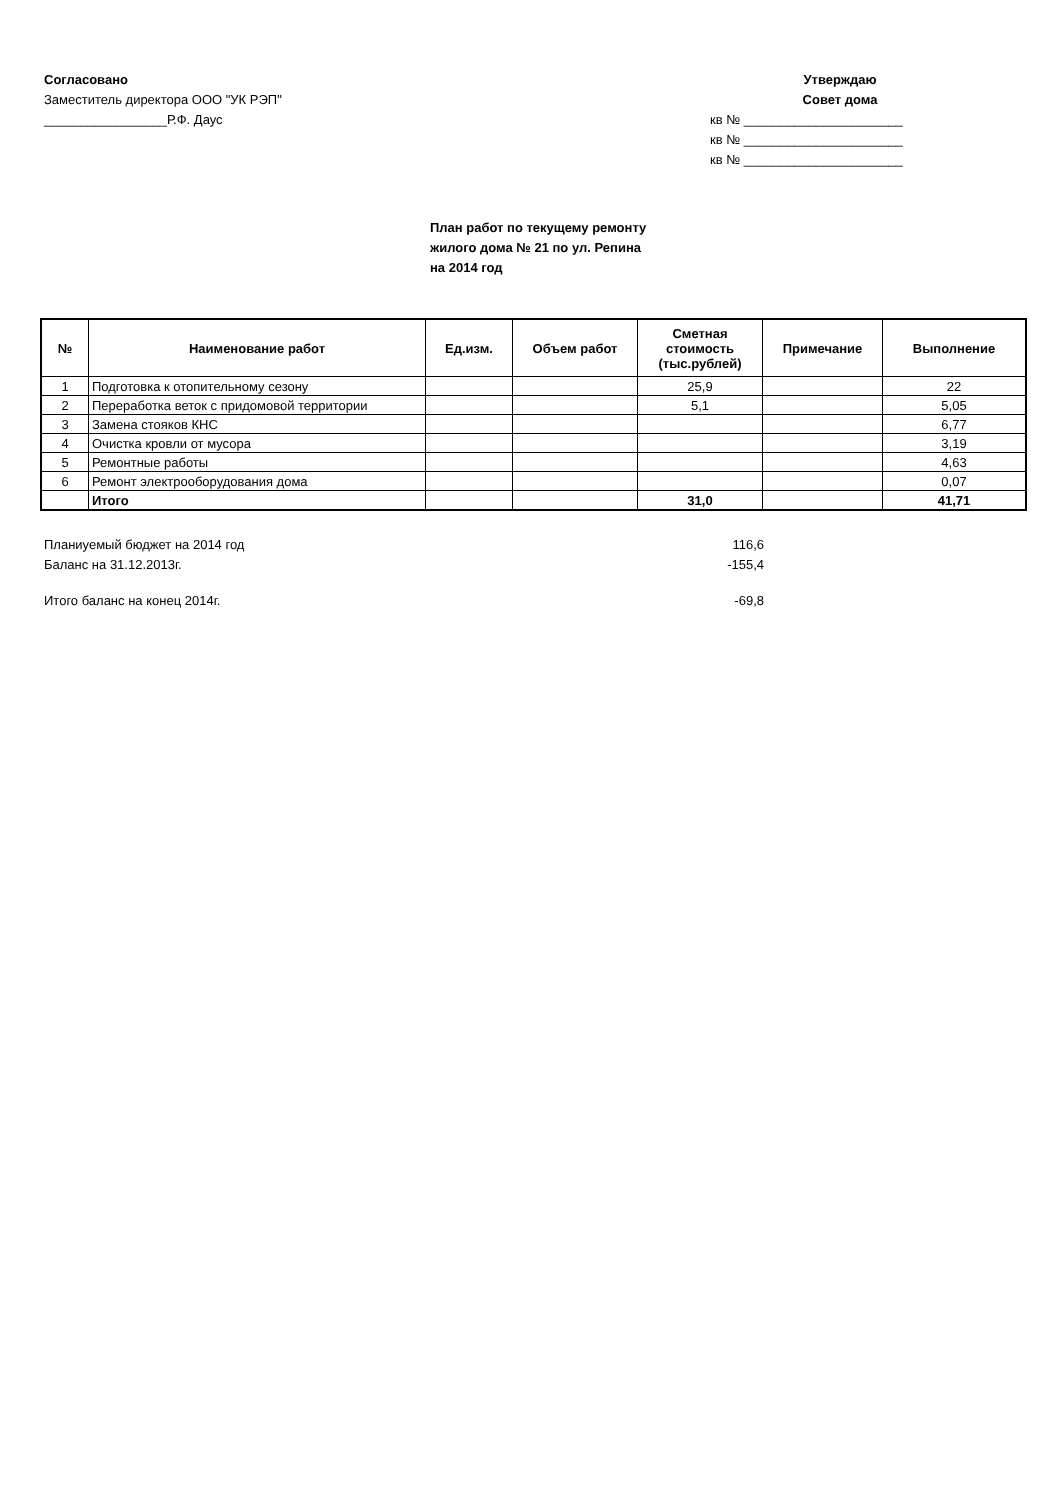Согласовано
Заместитель директора ООО "УК РЭП"
_________________Р.Ф. Даус
Утверждаю
Совет дома
кв № ______________________
кв № ______________________
кв № ______________________
План работ по текущему ремонту
жилого дома № 21 по ул. Репина
на 2014 год
| № | Наименование работ | Ед.изм. | Объем работ | Сметная стоимость (тыс.рублей) | Примечание | Выполнение |
| --- | --- | --- | --- | --- | --- | --- |
| 1 | Подготовка к отопительному сезону | | | 25,9 | | 22 |
| 2 | Переработка веток с придомовой территории | | | 5,1 | | 5,05 |
| 3 | Замена стояков КНС | | | | | 6,77 |
| 4 | Очистка кровли от мусора | | | | | 3,19 |
| 5 | Ремонтные работы | | | | | 4,63 |
| 6 | Ремонт электрооборудования дома | | | | | 0,07 |
| | Итого | | | 31,0 | | 41,71 |
Планиуемый бюджет на 2014 год 116,6
Баланс на 31.12.2013г. -155,4
Итого баланс на конец 2014г. -69,8